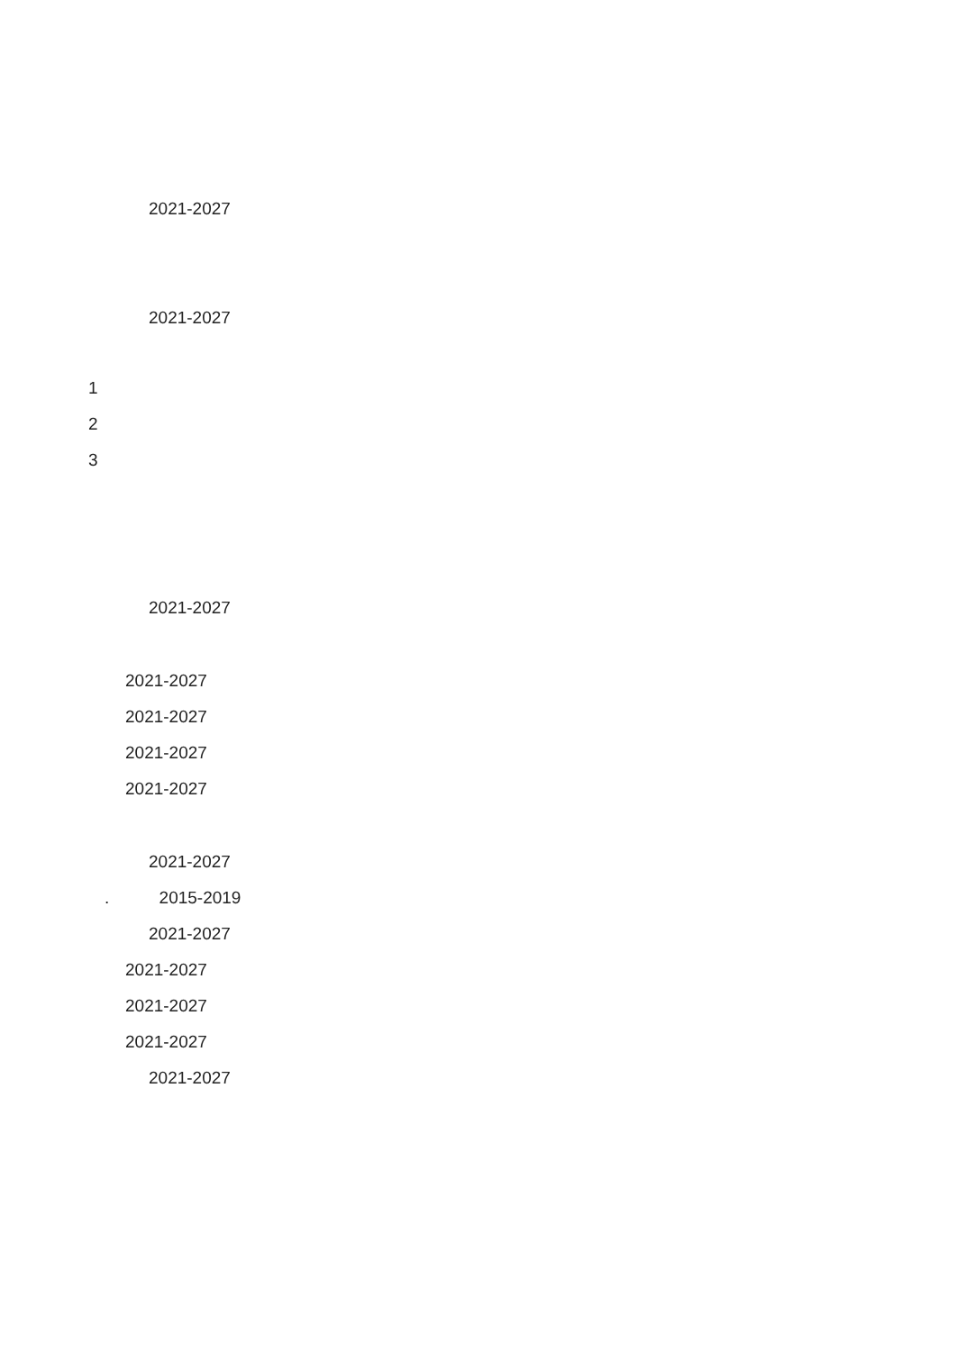2021-2027
2021-2027
1
2
3
2021-2027
2021-2027
2021-2027
2021-2027
2021-2027
2021-2027
. 2015-2019
2021-2027
2021-2027
2021-2027
2021-2027
2021-2027